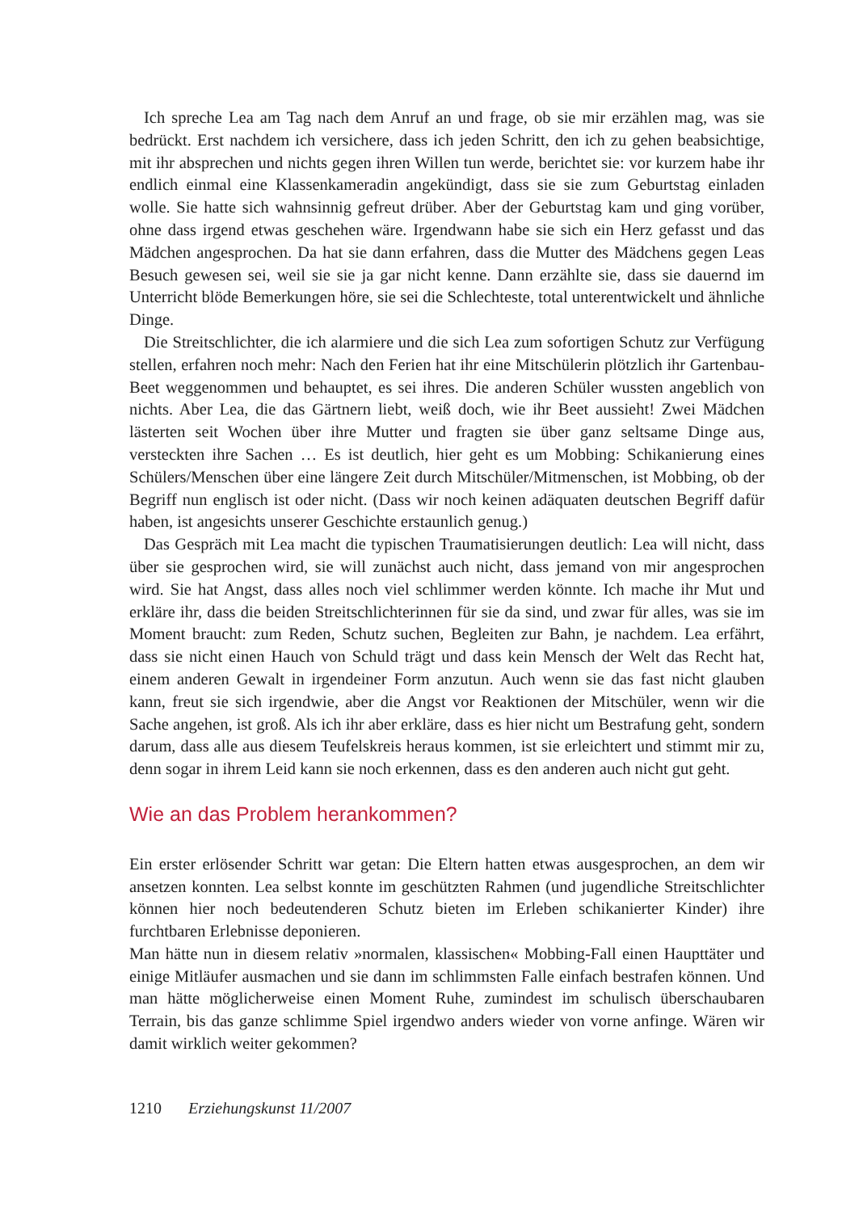Ich spreche Lea am Tag nach dem Anruf an und frage, ob sie mir erzählen mag, was sie bedrückt. Erst nachdem ich versichere, dass ich jeden Schritt, den ich zu gehen beabsichtige, mit ihr absprechen und nichts gegen ihren Willen tun werde, berichtet sie: vor kurzem habe ihr endlich einmal eine Klassenkameradin angekündigt, dass sie sie zum Geburtstag einladen wolle. Sie hatte sich wahnsinnig gefreut drüber. Aber der Geburtstag kam und ging vorüber, ohne dass irgend etwas geschehen wäre. Irgendwann habe sie sich ein Herz gefasst und das Mädchen angesprochen. Da hat sie dann erfahren, dass die Mutter des Mädchens gegen Leas Besuch gewesen sei, weil sie sie ja gar nicht kenne. Dann erzählte sie, dass sie dauernd im Unterricht blöde Bemerkungen höre, sie sei die Schlechteste, total unterentwickelt und ähnliche Dinge.
Die Streitschlichter, die ich alarmiere und die sich Lea zum sofortigen Schutz zur Verfügung stellen, erfahren noch mehr: Nach den Ferien hat ihr eine Mitschülerin plötzlich ihr Gartenbau-Beet weggenommen und behauptet, es sei ihres. Die anderen Schüler wussten angeblich von nichts. Aber Lea, die das Gärtnern liebt, weiß doch, wie ihr Beet aussieht! Zwei Mädchen lästerten seit Wochen über ihre Mutter und fragten sie über ganz seltsame Dinge aus, versteckten ihre Sachen … Es ist deutlich, hier geht es um Mobbing: Schikanierung eines Schülers/Menschen über eine längere Zeit durch Mitschüler/Mitmenschen, ist Mobbing, ob der Begriff nun englisch ist oder nicht. (Dass wir noch keinen adäquaten deutschen Begriff dafür haben, ist angesichts unserer Geschichte erstaunlich genug.)
Das Gespräch mit Lea macht die typischen Traumatisierungen deutlich: Lea will nicht, dass über sie gesprochen wird, sie will zunächst auch nicht, dass jemand von mir angesprochen wird. Sie hat Angst, dass alles noch viel schlimmer werden könnte. Ich mache ihr Mut und erkläre ihr, dass die beiden Streitschlichterinnen für sie da sind, und zwar für alles, was sie im Moment braucht: zum Reden, Schutz suchen, Begleiten zur Bahn, je nachdem. Lea erfährt, dass sie nicht einen Hauch von Schuld trägt und dass kein Mensch der Welt das Recht hat, einem anderen Gewalt in irgendeiner Form anzutun. Auch wenn sie das fast nicht glauben kann, freut sie sich irgendwie, aber die Angst vor Reaktionen der Mitschüler, wenn wir die Sache angehen, ist groß. Als ich ihr aber erkläre, dass es hier nicht um Bestrafung geht, sondern darum, dass alle aus diesem Teufelskreis heraus kommen, ist sie erleichtert und stimmt mir zu, denn sogar in ihrem Leid kann sie noch erkennen, dass es den anderen auch nicht gut geht.
Wie an das Problem herankommen?
Ein erster erlösender Schritt war getan: Die Eltern hatten etwas ausgesprochen, an dem wir ansetzen konnten. Lea selbst konnte im geschützten Rahmen (und jugendliche Streitschlichter können hier noch bedeutenderen Schutz bieten im Erleben schikanierter Kinder) ihre furchtbaren Erlebnisse deponieren.
Man hätte nun in diesem relativ »normalen, klassischen« Mobbing-Fall einen Haupttäter und einige Mitläufer ausmachen und sie dann im schlimmsten Falle einfach bestrafen können. Und man hätte möglicherweise einen Moment Ruhe, zumindest im schulisch überschaubaren Terrain, bis das ganze schlimme Spiel irgendwo anders wieder von vorne anfinge. Wären wir damit wirklich weiter gekommen?
1210 Erziehungskunst 11/2007